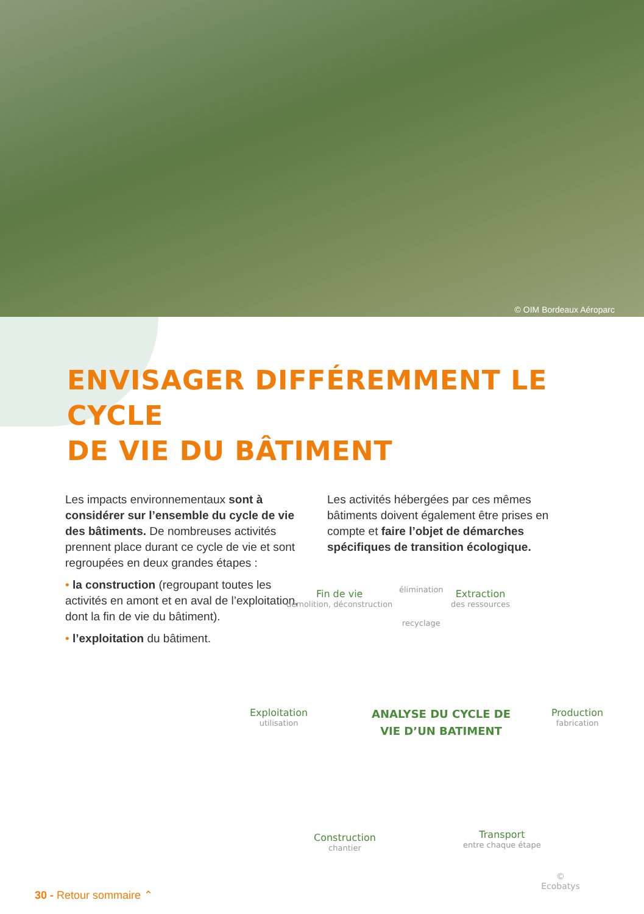© OIM Bordeaux Aéroparc
ENVISAGER DIFFÉREMMENT LE CYCLE
DE VIE DU BÂTIMENT
Les impacts environnementaux sont à considérer sur l’ensemble du cycle de vie des bâtiments. De nombreuses activités prennent place durant ce cycle de vie et sont regroupées en deux grandes étapes :
• la construction (regroupant toutes les activités en amont et en aval de l’exploitation, dont la fin de vie du bâtiment).
• l’exploitation du bâtiment.
Les activités hébergées par ces mêmes bâtiments doivent également être prises en compte et faire l’objet de démarches spécifiques de transition écologique.
Fin de vie
démolition, déconstruction
élimination
recyclage
Extraction
des ressources
Exploitation
utilisation
ANALYSE DU CYCLE DE
VIE D’UN BATIMENT
Production
fabrication
Construction
chantier
Transport
entre chaque étape
© Ecobatys
30 - Retour sommaire ⌃